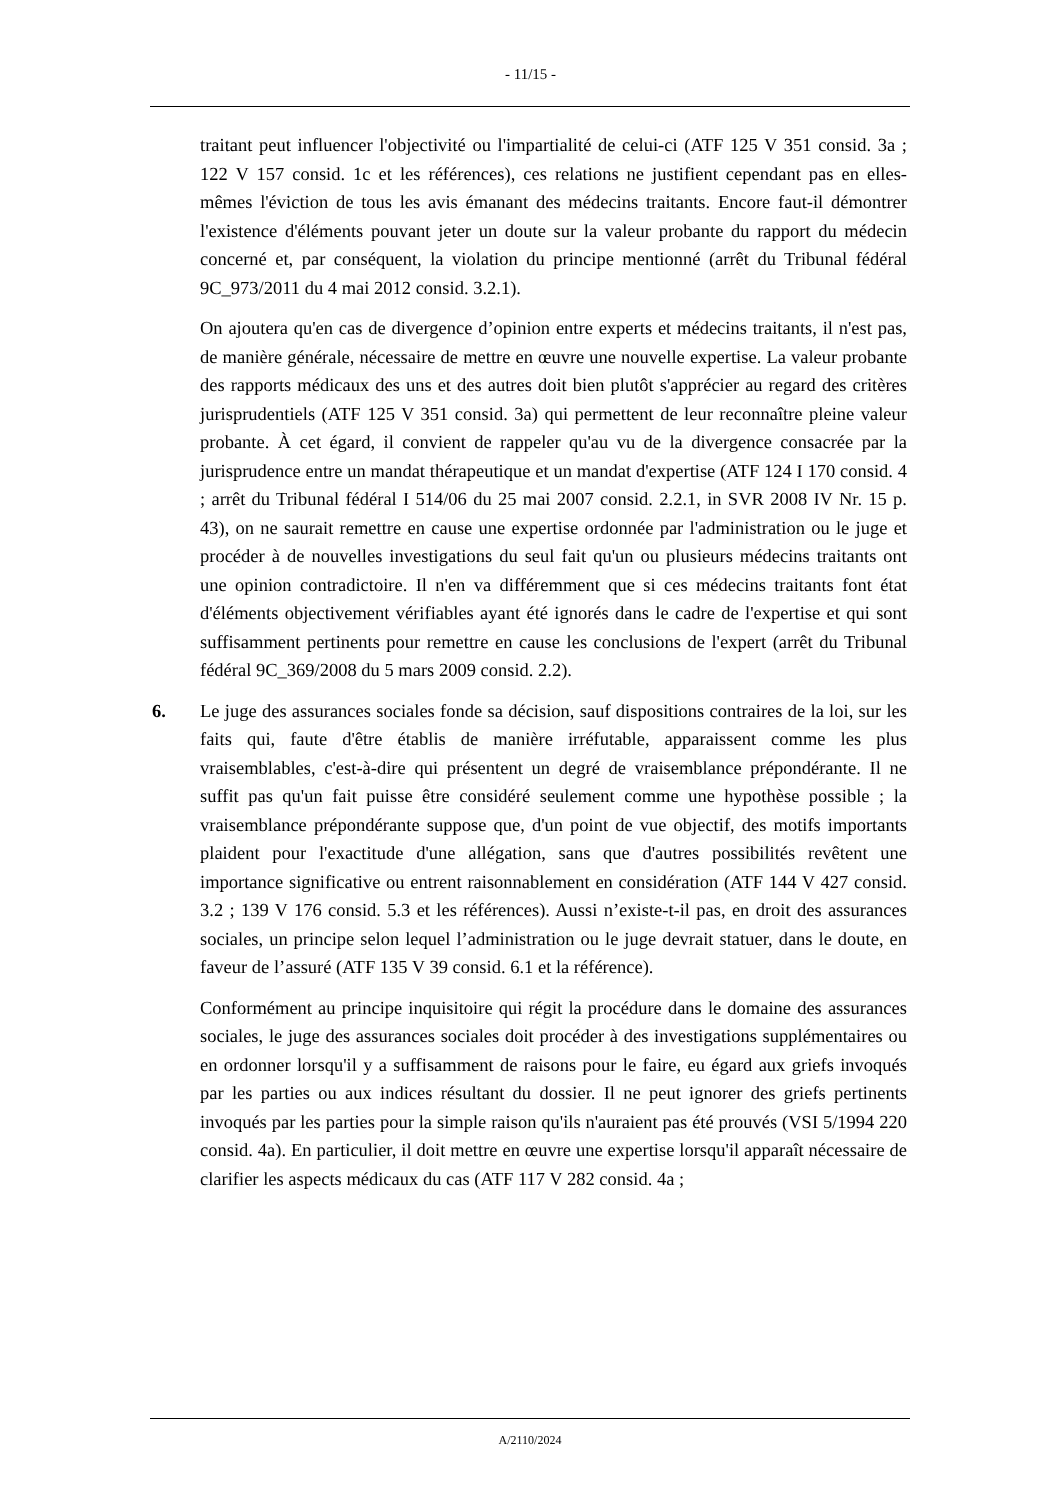- 11/15 -
traitant peut influencer l'objectivité ou l'impartialité de celui-ci (ATF 125 V 351 consid. 3a ; 122 V 157 consid. 1c et les références), ces relations ne justifient cependant pas en elles-mêmes l'éviction de tous les avis émanant des médecins traitants. Encore faut-il démontrer l'existence d'éléments pouvant jeter un doute sur la valeur probante du rapport du médecin concerné et, par conséquent, la violation du principe mentionné (arrêt du Tribunal fédéral 9C_973/2011 du 4 mai 2012 consid. 3.2.1).
On ajoutera qu'en cas de divergence d’opinion entre experts et médecins traitants, il n'est pas, de manière générale, nécessaire de mettre en œuvre une nouvelle expertise. La valeur probante des rapports médicaux des uns et des autres doit bien plutôt s'apprécier au regard des critères jurisprudentiels (ATF 125 V 351 consid. 3a) qui permettent de leur reconnaître pleine valeur probante. À cet égard, il convient de rappeler qu'au vu de la divergence consacrée par la jurisprudence entre un mandat thérapeutique et un mandat d'expertise (ATF 124 I 170 consid. 4 ; arrêt du Tribunal fédéral I 514/06 du 25 mai 2007 consid. 2.2.1, in SVR 2008 IV Nr. 15 p. 43), on ne saurait remettre en cause une expertise ordonnée par l'administration ou le juge et procéder à de nouvelles investigations du seul fait qu'un ou plusieurs médecins traitants ont une opinion contradictoire. Il n'en va différemment que si ces médecins traitants font état d'éléments objectivement vérifiables ayant été ignorés dans le cadre de l'expertise et qui sont suffisamment pertinents pour remettre en cause les conclusions de l'expert (arrêt du Tribunal fédéral 9C_369/2008 du 5 mars 2009 consid. 2.2).
6. Le juge des assurances sociales fonde sa décision, sauf dispositions contraires de la loi, sur les faits qui, faute d'être établis de manière irréfutable, apparaissent comme les plus vraisemblables, c'est-à-dire qui présentent un degré de vraisemblance prépondérante. Il ne suffit pas qu'un fait puisse être considéré seulement comme une hypothèse possible ; la vraisemblance prépondérante suppose que, d'un point de vue objectif, des motifs importants plaident pour l'exactitude d'une allégation, sans que d'autres possibilités revêtent une importance significative ou entrent raisonnablement en considération (ATF 144 V 427 consid. 3.2 ; 139 V 176 consid. 5.3 et les références). Aussi n’existe-t-il pas, en droit des assurances sociales, un principe selon lequel l’administration ou le juge devrait statuer, dans le doute, en faveur de l’assuré (ATF 135 V 39 consid. 6.1 et la référence).
Conformément au principe inquisitoire qui régit la procédure dans le domaine des assurances sociales, le juge des assurances sociales doit procéder à des investigations supplémentaires ou en ordonner lorsqu'il y a suffisamment de raisons pour le faire, eu égard aux griefs invoqués par les parties ou aux indices résultant du dossier. Il ne peut ignorer des griefs pertinents invoqués par les parties pour la simple raison qu'ils n'auraient pas été prouvés (VSI 5/1994 220 consid. 4a). En particulier, il doit mettre en œuvre une expertise lorsqu'il apparaît nécessaire de clarifier les aspects médicaux du cas (ATF 117 V 282 consid. 4a ;
A/2110/2024